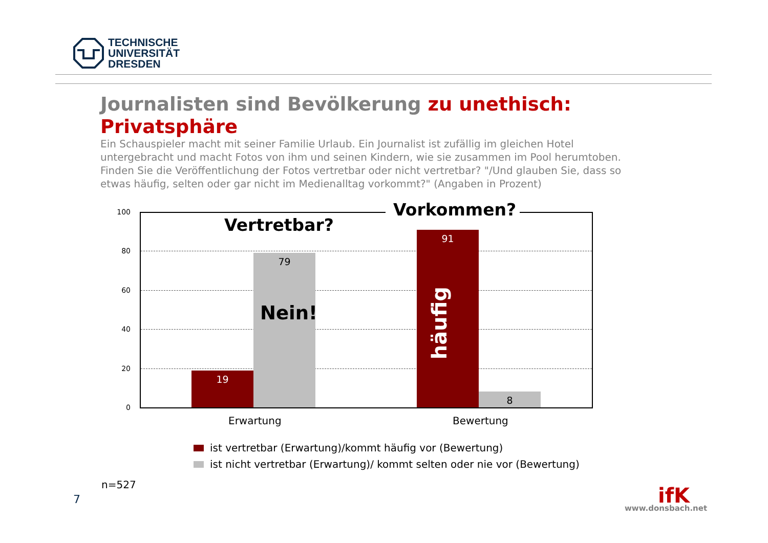TECHNISCHE
UNIVERSITÄT
DRESDEN
Journalisten sind Bevölkerung zu unethisch:
Privatsphäre
Ein Schauspieler macht mit seiner Familie Urlaub. Ein Journalist ist zufällig im gleichen Hotel untergebracht und macht Fotos von ihm und seinen Kindern, wie sie zusammen im Pool herumtoben. Finden Sie die Veröffentlichung der Fotos vertretbar oder nicht vertretbar? "/Und glauben Sie, dass so etwas häufig, selten oder gar nicht im Medienalltag vorkommt?" (Angaben in Prozent)
100
80
60
40
20
0
19 79 91 8 Vertretbar?
Vorkommen?
Nein!
häufig
Erwartung Bewertung
ist vertretbar (Erwartung)/kommt häufig vor (Bewertung)
ist nicht vertretbar (Erwartung)/ kommt selten oder nie vor (Bewertung)
n=527
7 ifK
www.donsbach.net